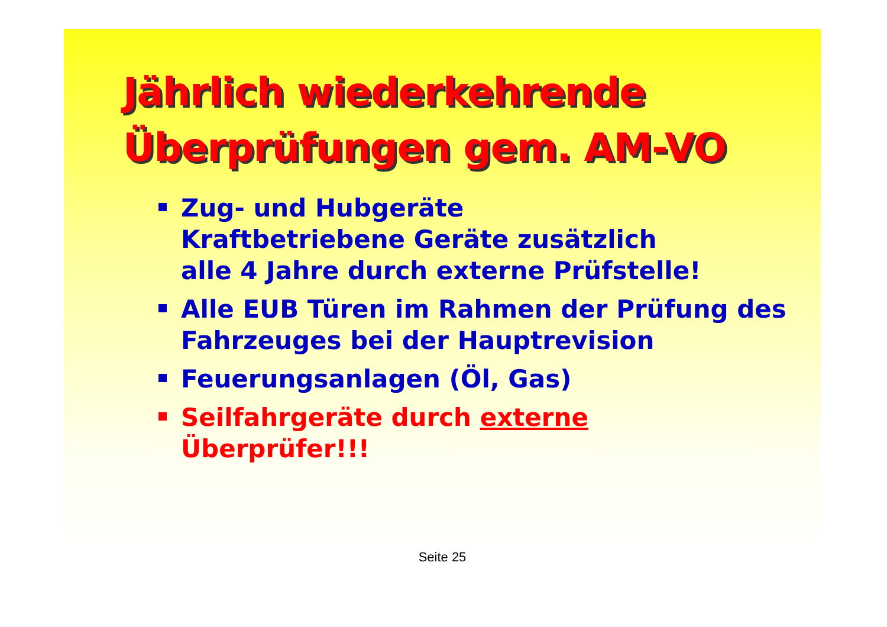Jährlich wiederkehrende
Überprüfungen gem. AM-VO
Zug- und Hubgeräte
Kraftbetriebene Geräte zusätzlich
alle 4 Jahre durch externe Prüfstelle!
Alle EUB Türen im Rahmen der Prüfung des Fahrzeuges bei der Hauptrevision
Feuerungsanlagen (Öl, Gas)
Seilfahrgeräte durch externe
Überprüfer!!!
Seite 25